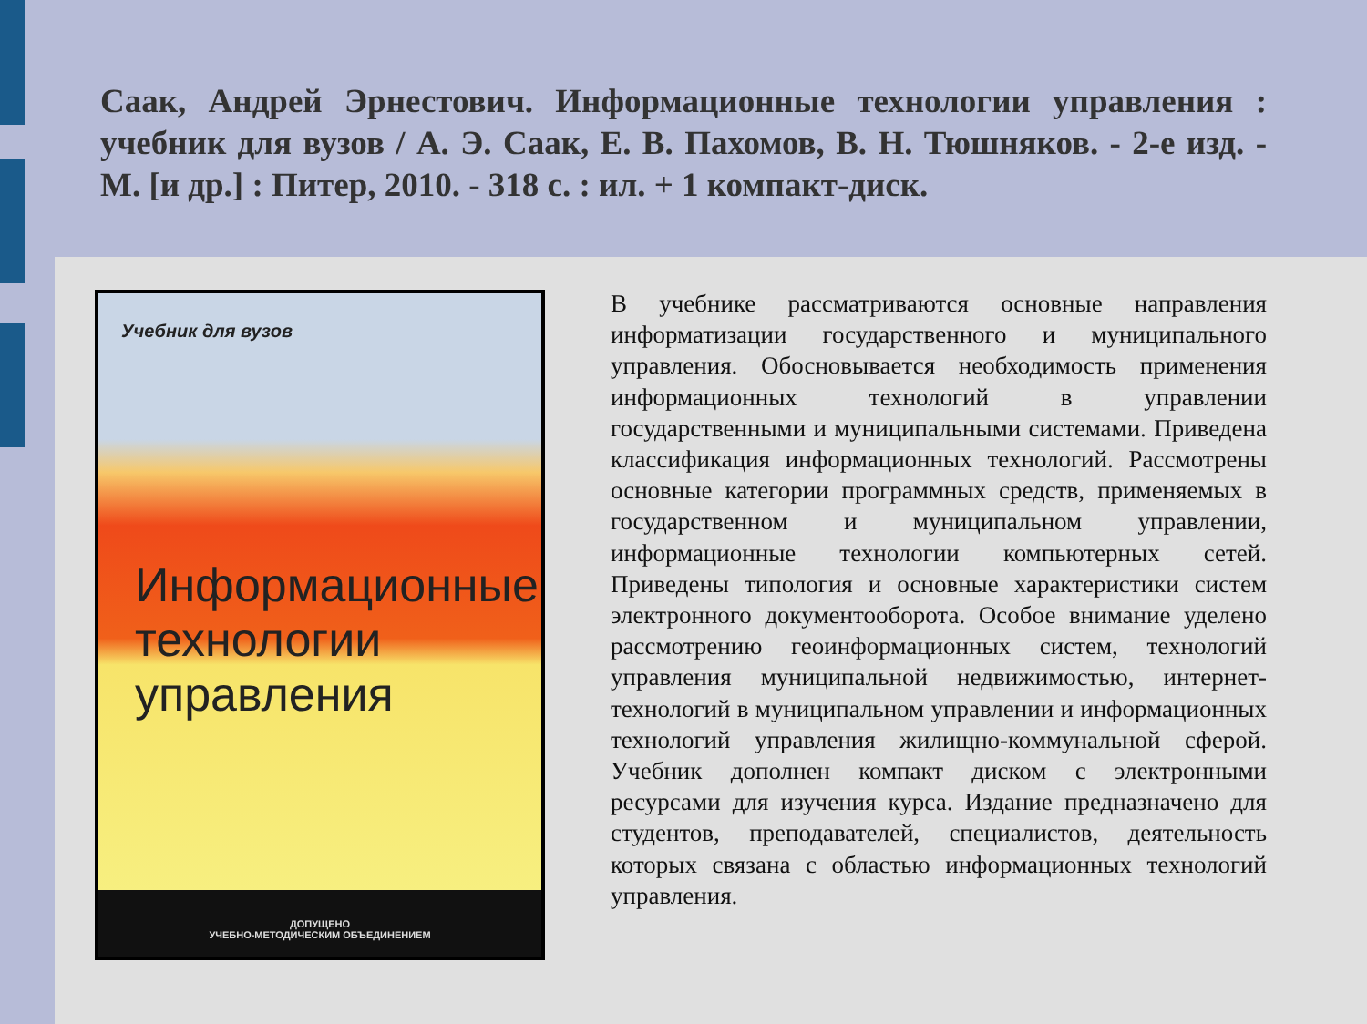Саак, Андрей Эрнестович. Информационные технологии управления : учебник для вузов / А. Э. Саак, Е. В. Пахомов, В. Н. Тюшняков. - 2-е изд. - М. [и др.] : Питер, 2010. - 318 с. : ил. + 1 компакт-диск.
Учебник для вузов
Информационные
технологии
управления
ДОПУЩЕНО
УЧЕБНО-МЕТОДИЧЕСКИМ ОБЪЕДИНЕНИЕМ
В учебнике рассматриваются основные направления информатизации государственного и муниципального управления. Обосновывается необходимость применения информационных технологий в управлении государственными и муниципальными системами. Приведена классификация информационных технологий. Рассмотрены основные категории программных средств, применяемых в государственном и муниципальном управлении, информационные технологии компьютерных сетей. Приведены типология и основные характеристики систем электронного документооборота. Особое внимание уделено рассмотрению геоинформационных систем, технологий управления муниципальной недвижимостью, интернет-технологий в муниципальном управлении и информационных технологий управления жилищно-коммунальной сферой. Учебник дополнен компакт диском с электронными ресурсами для изучения курса. Издание предназначено для студентов, преподавателей, специалистов, деятельность которых связана с областью информационных технологий управления.